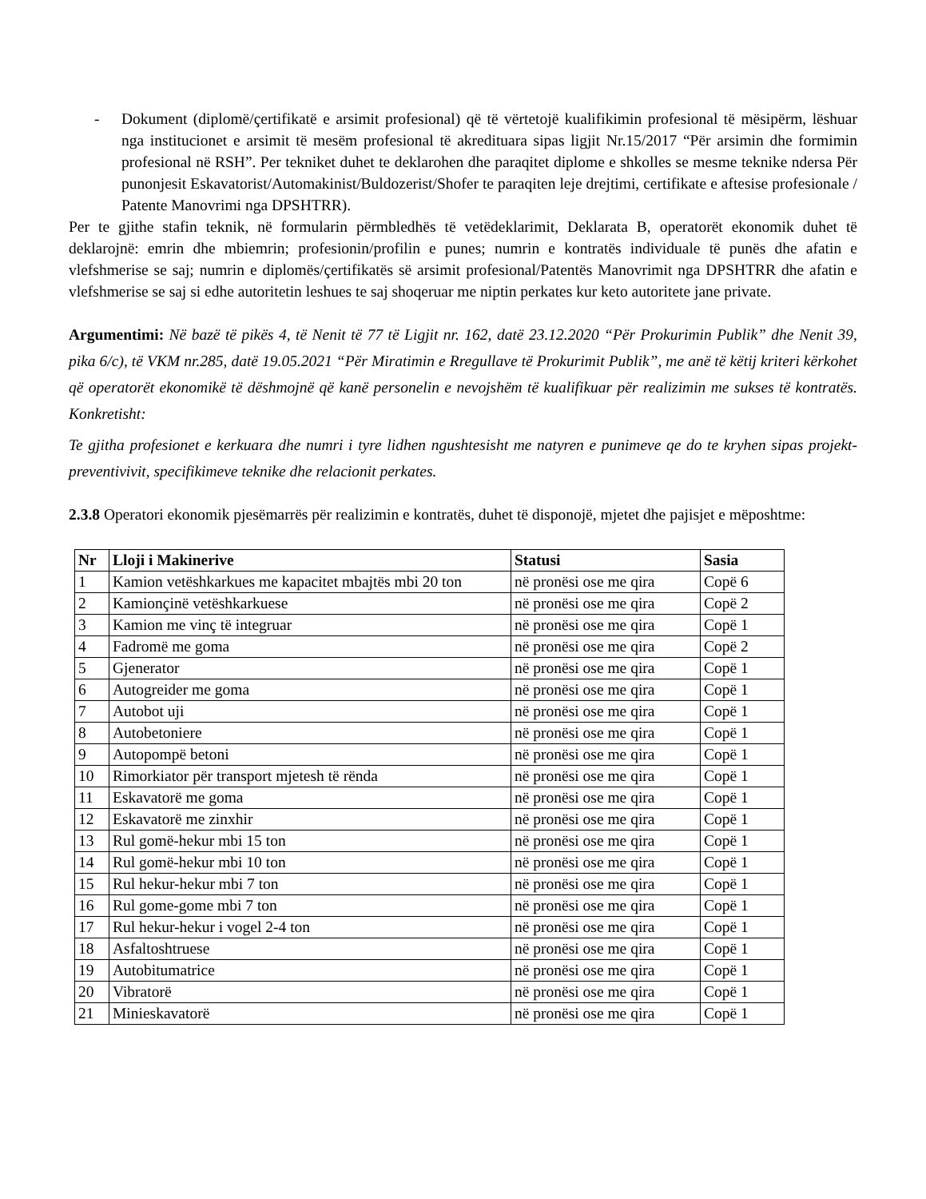- Dokument (diplomë/çertifikatë e arsimit profesional) që të vërtetojë kualifikimin profesional të mësipërm, lëshuar nga institucionet e arsimit të mesëm profesional të akredituara sipas ligjit Nr.15/2017 “Për arsimin dhe formimin profesional në RSH”. Per tekniket duhet te deklarohen dhe paraqitet diplome e shkolles se mesme teknike ndersa Për punonjesit Eskavatorist/Automakinist/Buldozerist/Shofer te paraqiten leje drejtimi, certifikate e aftesise profesionale / Patente Manovrimi nga DPSHTRR).
Per te gjithe stafin teknik, në formularin përmbledhës të vetëdeklarimit, Deklarata B, operatorët ekonomik duhet të deklarojnë: emrin dhe mbiemrin; profesionin/profilin e punes; numrin e kontratës individuale të punës dhe afatin e vlefshmerise se saj; numrin e diplomës/çertifikatës së arsimit profesional/Patentës Manovrimit nga DPSHTRR dhe afatin e vlefshmerise se saj si edhe autoritetin leshues te saj shoqeruar me niptin perkates kur keto autoritete jane private.
Argumentimi: Në bazë të pikës 4, të Nenit të 77 të Ligjit nr. 162, datë 23.12.2020 “Për Prokurimin Publik” dhe Nenit 39, pika 6/c), të VKM nr.285, datë 19.05.2021 “Për Miratimin e Rregullave të Prokurimit Publik”, me anë të këtij kriteri kërkohet që operatorët ekonomikë të dëshmojnë që kanë personelin e nevojshëm të kualifikuar për realizimin me sukses të kontratës. Konkretisht:
Te gjitha profesionet e kerkuara dhe numri i tyre lidhen ngushtesisht me natyren e punimeve qe do te kryhen sipas projekt-preventivivit, specifikimeve teknike dhe relacionit perkates.
2.3.8 Operatori ekonomik pjesëmarrës për realizimin e kontratës, duhet të disponojë, mjetet dhe pajisjet e mëposhtme:
| Nr | Lloji i Makinerive | Statusi | Sasia |
| --- | --- | --- | --- |
| 1 | Kamion vetëshkarkues me kapacitet mbajtës mbi 20 ton | në pronësi ose me qira | Copë 6 |
| 2 | Kamionçinë vetëshkarkuese | në pronësi ose me qira | Copë 2 |
| 3 | Kamion me vinç të integruar | në pronësi ose me qira | Copë 1 |
| 4 | Fadromë me goma | në pronësi ose me qira | Copë 2 |
| 5 | Gjenerator | në pronësi ose me qira | Copë 1 |
| 6 | Autogreider me goma | në pronësi ose me qira | Copë 1 |
| 7 | Autobot uji | në pronësi ose me qira | Copë 1 |
| 8 | Autobetoniere | në pronësi ose me qira | Copë 1 |
| 9 | Autopompë betoni | në pronësi ose me qira | Copë 1 |
| 10 | Rimorkiator për transport mjetesh të rënda | në pronësi ose me qira | Copë 1 |
| 11 | Eskavatorë me goma | në pronësi ose me qira | Copë 1 |
| 12 | Eskavatorë me zinxhir | në pronësi ose me qira | Copë 1 |
| 13 | Rul gomë-hekur mbi 15 ton | në pronësi ose me qira | Copë 1 |
| 14 | Rul gomë-hekur mbi 10 ton | në pronësi ose me qira | Copë 1 |
| 15 | Rul hekur-hekur mbi 7 ton | në pronësi ose me qira | Copë 1 |
| 16 | Rul gome-gome mbi 7 ton | në pronësi ose me qira | Copë 1 |
| 17 | Rul hekur-hekur i vogel 2-4 ton | në pronësi ose me qira | Copë 1 |
| 18 | Asfaltoshtruese | në pronësi ose me qira | Copë 1 |
| 19 | Autobitumatrice | në pronësi ose me qira | Copë 1 |
| 20 | Vibratorë | në pronësi ose me qira | Copë 1 |
| 21 | Minieskavatorë | në pronësi ose me qira | Copë 1 |